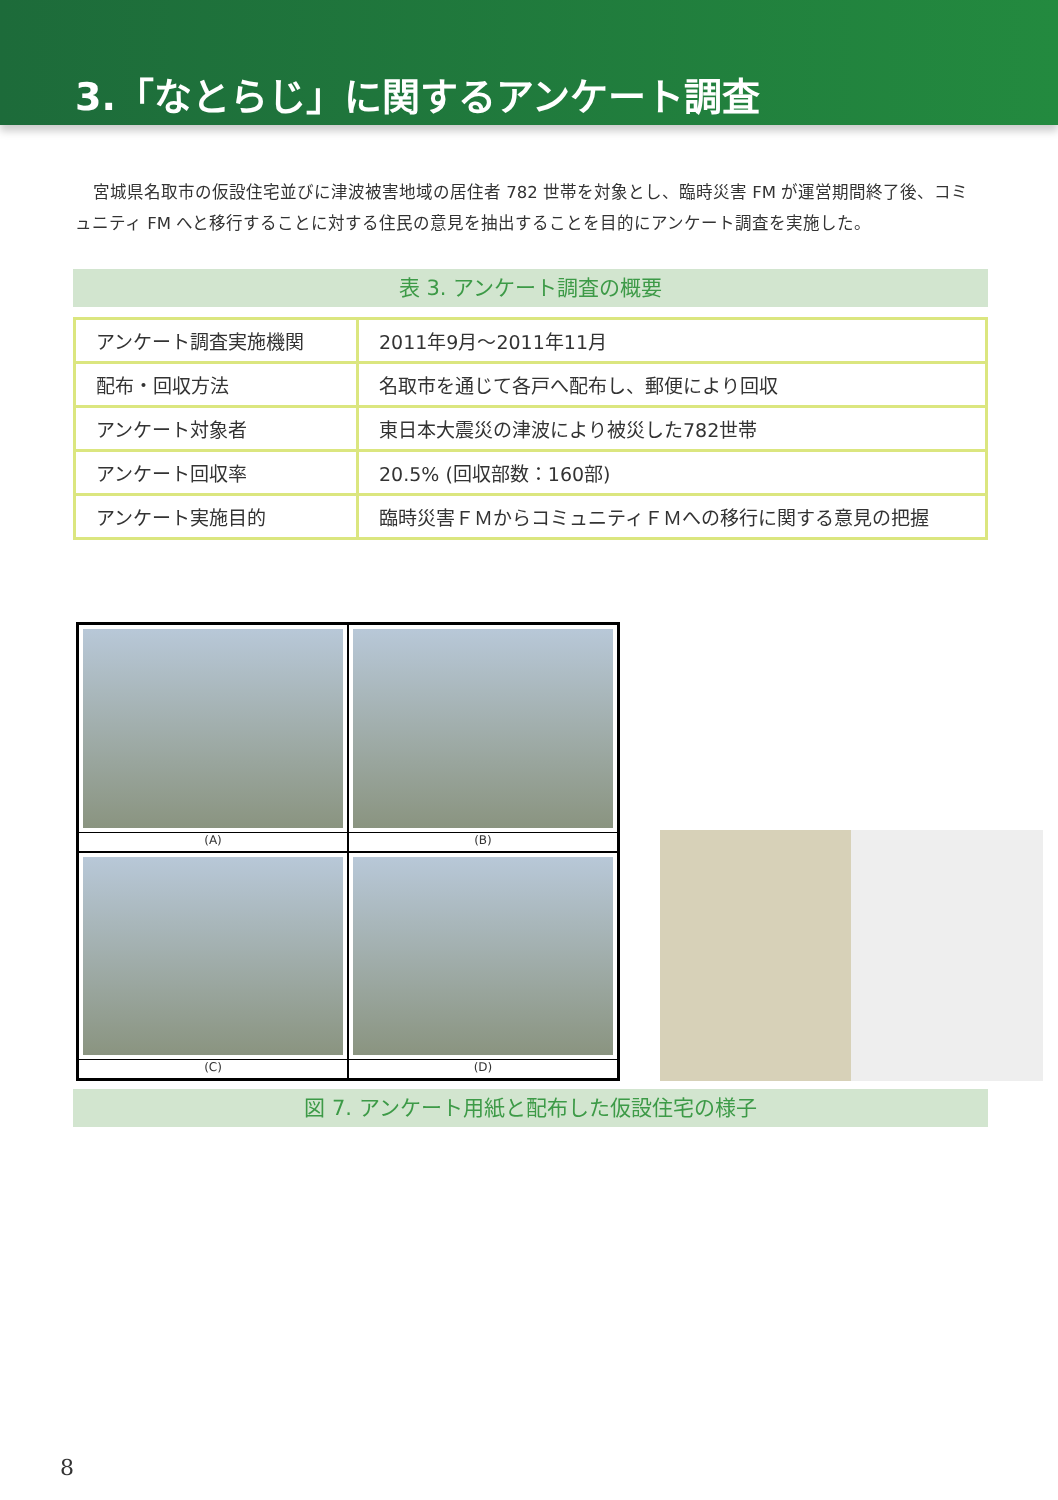3.「なとらじ」に関するアンケート調査
宮城県名取市の仮設住宅並びに津波被害地域の居住者 782 世帯を対象とし、臨時災害 FM が運営期間終了後、コミュニティ FM へと移行することに対する住民の意見を抽出することを目的にアンケート調査を実施した。
表 3. アンケート調査の概要
| アンケート調査実施機関 | 2011年9月～2011年11月 |
| 配布・回収方法 | 名取市を通じて各戸へ配布し、郵便により回収 |
| アンケート対象者 | 東日本大震災の津波により被災した782世帯 |
| アンケート回収率 | 20.5% (回収部数：160部) |
| アンケート実施目的 | 臨時災害ＦＭからコミュニティＦＭへの移行に関する意見の把握 |
(A)
(B)
(C)
(D)
図 7. アンケート用紙と配布した仮設住宅の様子
8